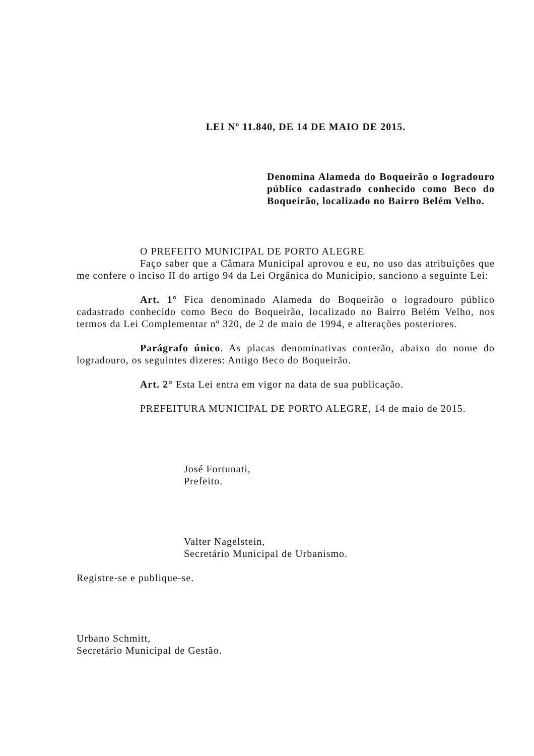LEI Nº 11.840, DE 14 DE MAIO DE 2015.
Denomina Alameda do Boqueirão o logradouro público cadastrado conhecido como Beco do Boqueirão, localizado no Bairro Belém Velho.
O PREFEITO MUNICIPAL DE PORTO ALEGRE
Faço saber que a Câmara Municipal aprovou e eu, no uso das atribuições que me confere o inciso II do artigo 94 da Lei Orgânica do Município, sanciono a seguinte Lei:
Art. 1° Fica denominado Alameda do Boqueirão o logradouro público cadastrado conhecido como Beco do Boqueirão, localizado no Bairro Belém Velho, nos termos da Lei Complementar nº 320, de 2 de maio de 1994, e alterações posteriores.
Parágrafo único. As placas denominativas conterão, abaixo do nome do logradouro, os seguintes dizeres: Antigo Beco do Boqueirão.
Art. 2° Esta Lei entra em vigor na data de sua publicação.
PREFEITURA MUNICIPAL DE PORTO ALEGRE, 14 de maio de 2015.
José Fortunati,
Prefeito.
Valter Nagelstein,
Secretário Municipal de Urbanismo.
Registre-se e publique-se.
Urbano Schmitt,
Secretário Municipal de Gestão.